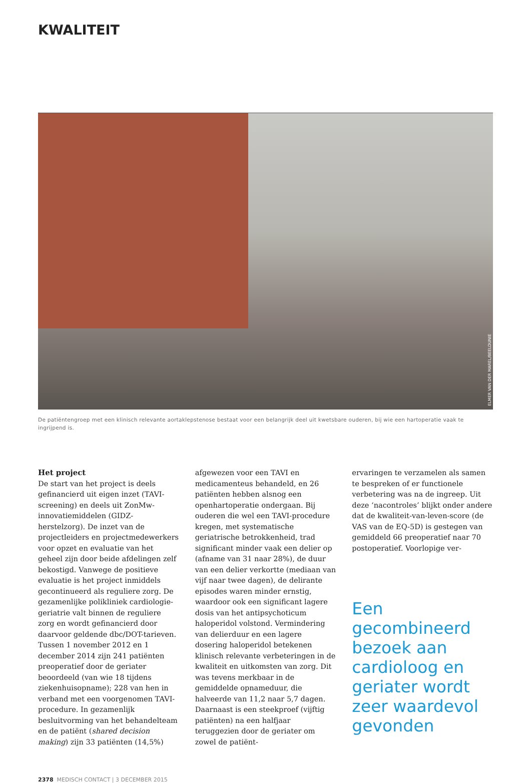KWALITEIT
ELMER VAN DER MAREL/BEELDUNIE
De patiëntengroep met een klinisch relevante aortaklepstenose bestaat voor een belangrijk deel uit kwetsbare ouderen, bij wie een hartoperatie vaak te ingrijpend is.
Het project
De start van het project is deels gefinancierd uit eigen inzet (TAVI-screening) en deels uit ZonMw-innovatiemiddelen (GIDZ-herstelzorg). De inzet van de projectleiders en projectmedewerkers voor opzet en evaluatie van het geheel zijn door beide afdelingen zelf bekostigd. Vanwege de positieve evaluatie is het project inmiddels gecontinueerd als reguliere zorg. De gezamenlijke polikliniek cardiologie-geriatrie valt binnen de reguliere zorg en wordt gefinancierd door daarvoor geldende dbc/DOT-tarieven.
Tussen 1 november 2012 en 1 december 2014 zijn 241 patiënten preoperatief door de geriater beoordeeld (van wie 18 tijdens ziekenhuisopname); 228 van hen in verband met een voorgenomen TAVI-procedure. In gezamenlijk besluitvorming van het behandelteam en de patiënt (shared decision making) zijn 33 patiënten (14,5%)
afgewezen voor een TAVI en medicamenteus behandeld, en 26 patiënten hebben alsnog een openhartoperatie ondergaan. Bij ouderen die wel een TAVI-procedure kregen, met systematische geriatrische betrokkenheid, trad significant minder vaak een delier op (afname van 31 naar 28%), de duur van een delier verkortte (mediaan van vijf naar twee dagen), de delirante episodes waren minder ernstig, waardoor ook een significant lagere dosis van het antipsychoticum haloperidol volstond. Vermindering van delierduur en een lagere dosering haloperidol betekenen klinisch relevante verbeteringen in de kwaliteit en uitkomsten van zorg. Dit was tevens merkbaar in de gemiddelde opnameduur, die halveerde van 11,2 naar 5,7 dagen.
Daarnaast is een steekproef (vijftig patiënten) na een halfjaar teruggezien door de geriater om zowel de patiënt-
ervaringen te verzamelen als samen te bespreken of er functionele verbetering was na de ingreep. Uit deze ‘nacontroles’ blijkt onder andere dat de kwaliteit-van-leven-score (de VAS van de EQ-5D) is gestegen van gemiddeld 66 preoperatief naar 70 postoperatief. Voorlopige ver-
Een gecombineerd bezoek aan cardioloog en geriater wordt zeer waardevol gevonden
2378 MEDISCH CONTACT | 3 DECEMBER 2015